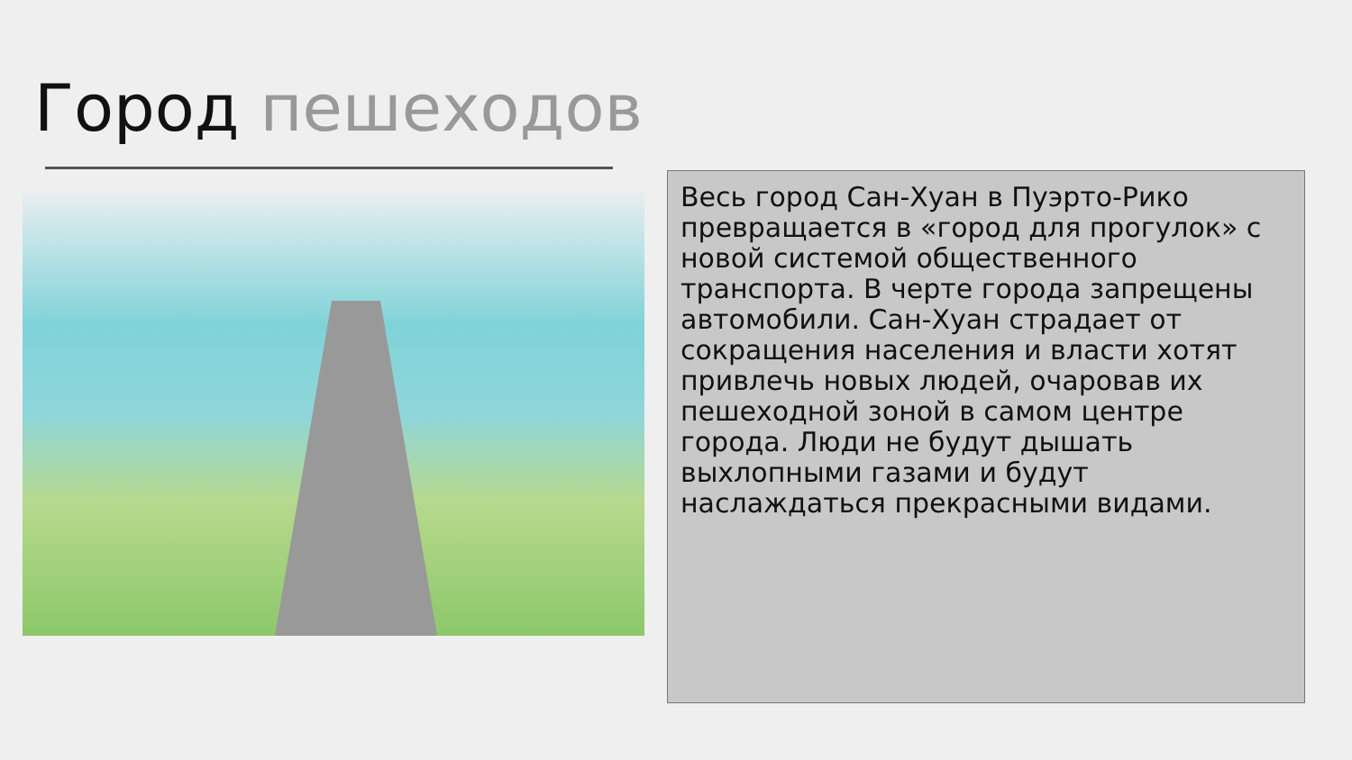Город пешеходов
Весь город Сан-Хуан в Пуэрто-Рико превращается в «город для прогулок» с новой системой общественного транспорта. В черте города запрещены автомобили. Сан-Хуан страдает от сокращения населения и власти хотят привлечь новых людей, очаровав их пешеходной зоной в самом центре города. Люди не будут дышать выхлопными газами и будут наслаждаться прекрасными видами.